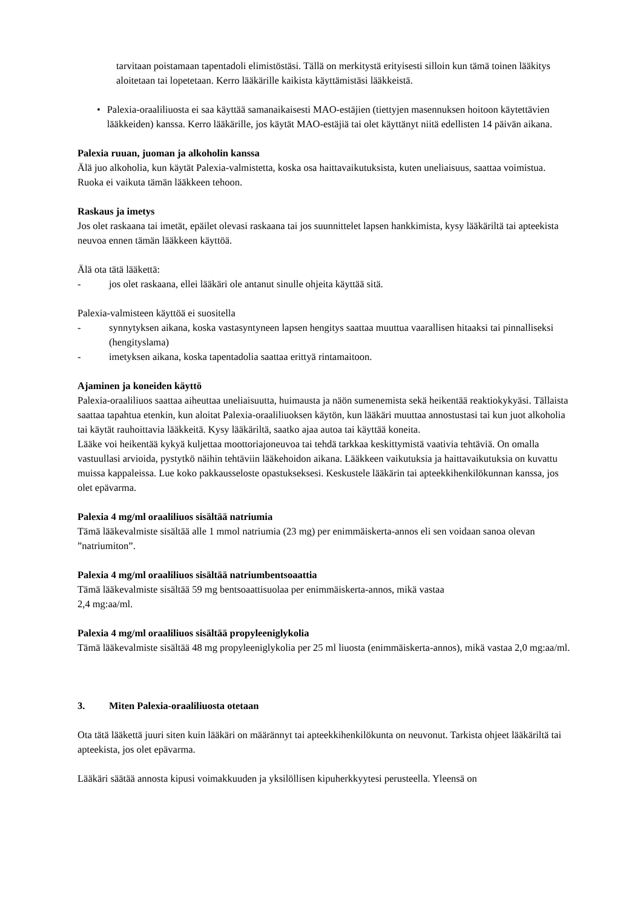tarvitaan poistamaan tapentadoli elimistöstäsi. Tällä on merkitystä erityisesti silloin kun tämä toinen lääkitys aloitetaan tai lopetetaan. Kerro lääkärille kaikista käyttämistäsi lääkkeistä.
• Palexia-oraaliliuosta ei saa käyttää samanaikaisesti MAO-estäjien (tiettyjen masennuksen hoitoon käytettävien lääkkeiden) kanssa. Kerro lääkärille, jos käytät MAO-estäjiä tai olet käyttänyt niitä edellisten 14 päivän aikana.
Palexia ruuan, juoman ja alkoholin kanssa
Älä juo alkoholia, kun käytät Palexia-valmistetta, koska osa haittavaikutuksista, kuten uneliaisuus, saattaa voimistua. Ruoka ei vaikuta tämän lääkkeen tehoon.
Raskaus ja imetys
Jos olet raskaana tai imetät, epäilet olevasi raskaana tai jos suunnittelet lapsen hankkimista, kysy lääkäriltä tai apteekista neuvoa ennen tämän lääkkeen käyttöä.
Älä ota tätä lääkettä:
- jos olet raskaana, ellei lääkäri ole antanut sinulle ohjeita käyttää sitä.
Palexia-valmisteen käyttöä ei suositella
- synnytyksen aikana, koska vastasyntyneen lapsen hengitys saattaa muuttua vaarallisen hitaaksi tai pinnalliseksi (hengityslama)
- imetyksen aikana, koska tapentadolia saattaa erittyä rintamaitoon.
Ajaminen ja koneiden käyttö
Palexia-oraaliliuos saattaa aiheuttaa uneliaisuutta, huimausta ja näön sumenemista sekä heikentää reaktiokykyäsi. Tällaista saattaa tapahtua etenkin, kun aloitat Palexia-oraaliliuoksen käytön, kun lääkäri muuttaa annostustasi tai kun juot alkoholia tai käytät rauhoittavia lääkkeitä. Kysy lääkäriltä, saatko ajaa autoa tai käyttää koneita.
Lääke voi heikentää kykyä kuljettaa moottoriajoneuvoa tai tehdä tarkkaa keskittymistä vaativia tehtäviä. On omalla vastuullasi arvioida, pystytkö näihin tehtäviin lääkehoidon aikana. Lääkkeen vaikutuksia ja haittavaikutuksia on kuvattu muissa kappaleissa. Lue koko pakkausseloste opastukseksesi. Keskustele lääkärin tai apteekkihenkilökunnan kanssa, jos olet epävarma.
Palexia 4 mg/ml oraaliliuos sisältää natriumia
Tämä lääkevalmiste sisältää alle 1 mmol natriumia (23 mg) per enimmäiskerta-annos eli sen voidaan sanoa olevan ”natriumiton”.
Palexia 4 mg/ml oraaliliuos sisältää natriumbentsoaattia
Tämä lääkevalmiste sisältää 59 mg bentsoaattisuolaa per enimmäiskerta-annos, mikä vastaa
2,4 mg:aa/ml.
Palexia 4 mg/ml oraaliliuos sisältää propyleeniglykolia
Tämä lääkevalmiste sisältää 48 mg propyleeniglykolia per 25 ml liuosta (enimmäiskerta-annos), mikä vastaa 2,0 mg:aa/ml.
3. Miten Palexia-oraaliliuosta otetaan
Ota tätä lääkettä juuri siten kuin lääkäri on määrännyt tai apteekkihenkilökunta on neuvonut. Tarkista ohjeet lääkäriltä tai apteekista, jos olet epävarma.
Lääkäri säätää annosta kipusi voimakkuuden ja yksilöllisen kipuherkkyytesi perusteella. Yleensä on